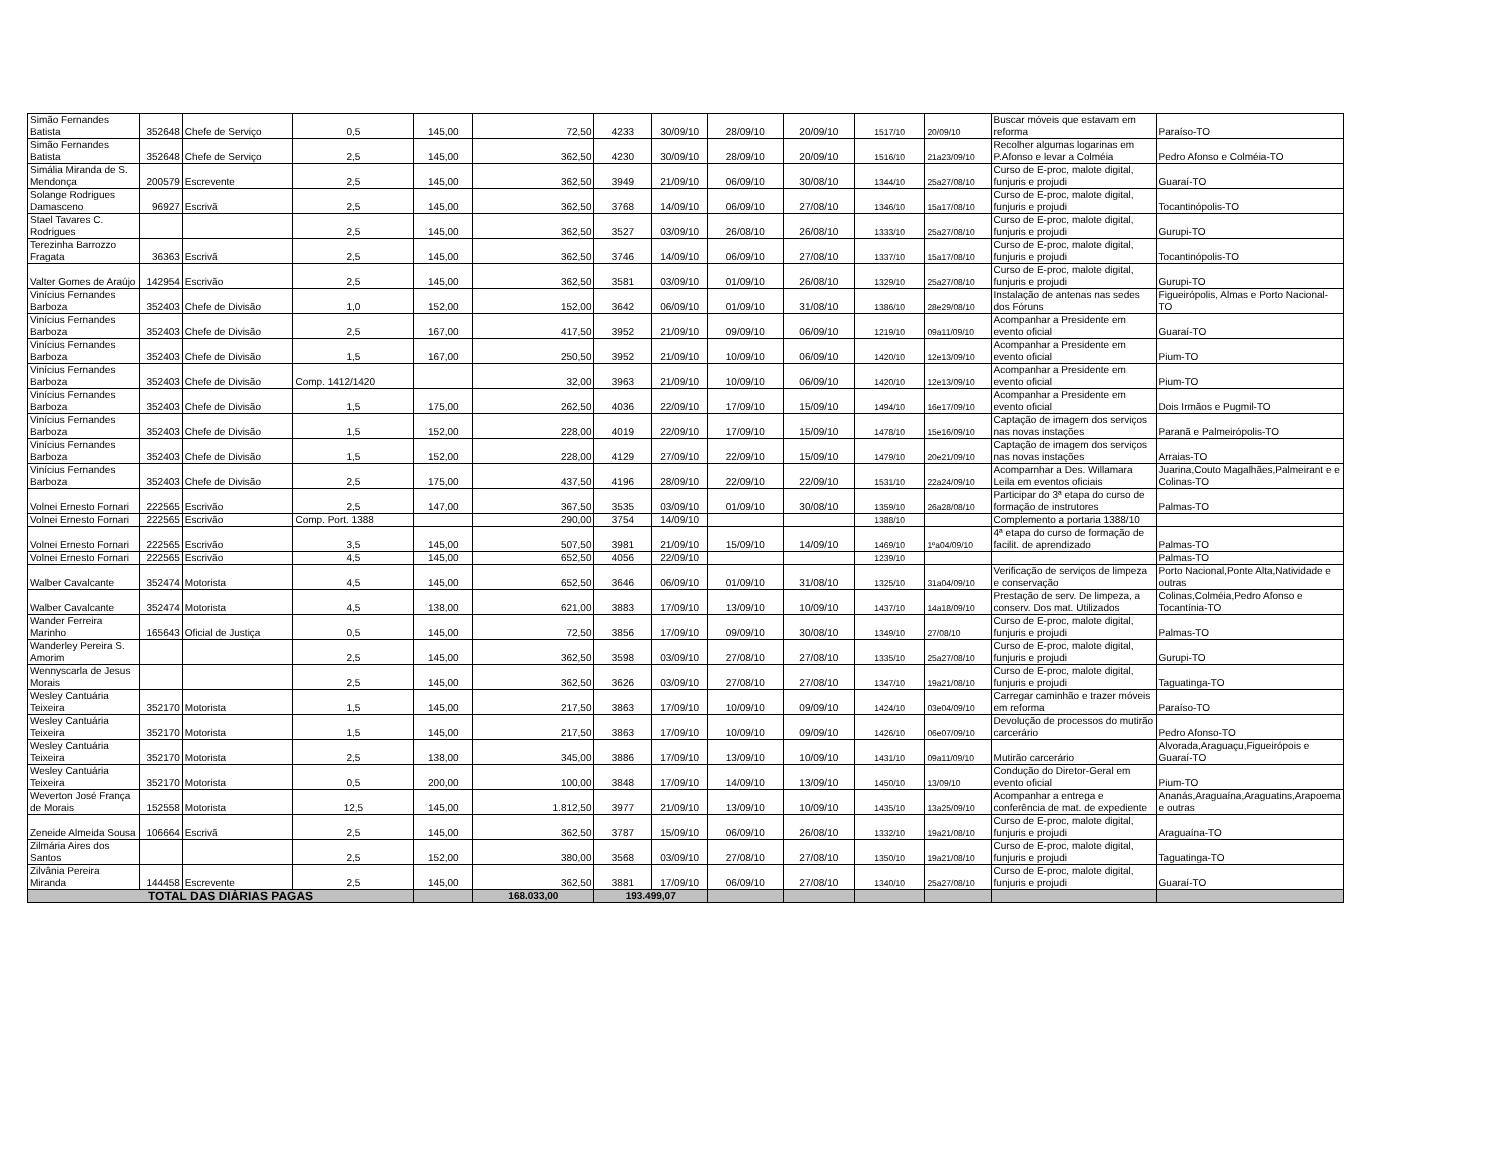| Simão Fernandes Batista | 352648 | Chefe de Serviço | 0,5 | 145,00 | 72,50 | 4233 | 30/09/10 | 28/09/10 | 20/09/10 | 1517/10 | 20/09/10 | Buscar móveis que estavam em reforma | Paraíso-TO |
| Simão Fernandes Batista | 352648 | Chefe de Serviço | 2,5 | 145,00 | 362,50 | 4230 | 30/09/10 | 28/09/10 | 20/09/10 | 1516/10 | 21a23/09/10 | Recolher algumas logarinas em P.Afonso e levar a Colméia | Pedro Afonso e Colméia-TO |
| Simália Miranda de S. Mendonça | 200579 | Escrevente | 2,5 | 145,00 | 362,50 | 3949 | 21/09/10 | 06/09/10 | 30/08/10 | 1344/10 | 25a27/08/10 | Curso de E-proc, malote digital, funjuris e projudi | Guaraí-TO |
| Solange Rodrigues Damasceno | 96927 | Escrivã | 2,5 | 145,00 | 362,50 | 3768 | 14/09/10 | 06/09/10 | 27/08/10 | 1346/10 | 15a17/08/10 | Curso de E-proc, malote digital, funjuris e projudi | Tocantinópolis-TO |
| Stael Tavares C. Rodrigues | | | 2,5 | 145,00 | 362,50 | 3527 | 03/09/10 | 26/08/10 | 26/08/10 | 1333/10 | 25a27/08/10 | Curso de E-proc, malote digital, funjuris e projudi | Gurupi-TO |
| Terezinha Barrozzo Fragata | 36363 | Escrivã | 2,5 | 145,00 | 362,50 | 3746 | 14/09/10 | 06/09/10 | 27/08/10 | 1337/10 | 15a17/08/10 | Curso de E-proc, malote digital, funjuris e projudi | Tocantinópolis-TO |
| Valter Gomes de Araújo | 142954 | Escrivão | 2,5 | 145,00 | 362,50 | 3581 | 03/09/10 | 01/09/10 | 26/08/10 | 1329/10 | 25a27/08/10 | Curso de E-proc, malote digital, funjuris e projudi | Gurupi-TO |
| Vinícius Fernandes Barboza | 352403 | Chefe de Divisão | 1,0 | 152,00 | 152,00 | 3642 | 06/09/10 | 01/09/10 | 31/08/10 | 1386/10 | 28e29/08/10 | Instalação de antenas nas sedes dos Fóruns | Figueirópolis, Almas e Porto Nacional-TO |
| Vinícius Fernandes Barboza | 352403 | Chefe de Divisão | 2,5 | 167,00 | 417,50 | 3952 | 21/09/10 | 09/09/10 | 06/09/10 | 1219/10 | 09a11/09/10 | Acompanhar a Presidente em evento oficial | Guaraí-TO |
| Vinícius Fernandes Barboza | 352403 | Chefe de Divisão | 1,5 | 167,00 | 250,50 | 3952 | 21/09/10 | 10/09/10 | 06/09/10 | 1420/10 | 12e13/09/10 | Acompanhar a Presidente em evento oficial | Pium-TO |
| Vinícius Fernandes Barboza | 352403 | Chefe de Divisão | Comp. 1412/1420 | | 32,00 | 3963 | 21/09/10 | 10/09/10 | 06/09/10 | 1420/10 | 12e13/09/10 | Acompanhar a Presidente em evento oficial | Pium-TO |
| Vinícius Fernandes Barboza | 352403 | Chefe de Divisão | 1,5 | 175,00 | 262,50 | 4036 | 22/09/10 | 17/09/10 | 15/09/10 | 1494/10 | 16e17/09/10 | Acompanhar a Presidente em evento oficial | Dois Irmãos e Pugmil-TO |
| Vinícius Fernandes Barboza | 352403 | Chefe de Divisão | 1,5 | 152,00 | 228,00 | 4019 | 22/09/10 | 17/09/10 | 15/09/10 | 1478/10 | 15e16/09/10 | Captação de imagem dos serviços nas novas instações | Paranã e Palmeirópolis-TO |
| Vinícius Fernandes Barboza | 352403 | Chefe de Divisão | 1,5 | 152,00 | 228,00 | 4129 | 27/09/10 | 22/09/10 | 15/09/10 | 1479/10 | 20e21/09/10 | Captação de imagem dos serviços nas novas instações | Arraias-TO |
| Vinícius Fernandes Barboza | 352403 | Chefe de Divisão | 2,5 | 175,00 | 437,50 | 4196 | 28/09/10 | 22/09/10 | 22/09/10 | 1531/10 | 22a24/09/10 | Acomparnhar a Des. Willamara Leila em eventos oficiais | Juarina,Couto Magalhães,Palmeirant e e Colinas-TO |
| Volnei Ernesto Fornari | 222565 | Escrivão | 2,5 | 147,00 | 367,50 | 3535 | 03/09/10 | 01/09/10 | 30/08/10 | 1359/10 | 26a28/08/10 | Participar do 3ª etapa do curso de formação de instrutores | Palmas-TO |
| Volnei Ernesto Fornari | 222565 | Escrivão | Comp. Port. 1388 | | 290,00 | 3754 | 14/09/10 | | | 1388/10 | | Complemento a portaria 1388/10 | |
| Volnei Ernesto Fornari | 222565 | Escrivão | 3,5 | 145,00 | 507,50 | 3981 | 21/09/10 | 15/09/10 | 14/09/10 | 1469/10 | 1ºa04/09/10 | 4ª etapa do curso de formação de facilit. de aprendizado | Palmas-TO |
| Volnei Ernesto Fornari | 222565 | Escrivão | 4,5 | 145,00 | 652,50 | 4056 | 22/09/10 | | | 1239/10 | | | Palmas-TO |
| Walber Cavalcante | 352474 | Motorista | 4,5 | 145,00 | 652,50 | 3646 | 06/09/10 | 01/09/10 | 31/08/10 | 1325/10 | 31a04/09/10 | Verificação de serviços de limpeza e conservação | Porto Nacional,Ponte Alta,Natividade e outras |
| Walber Cavalcante | 352474 | Motorista | 4,5 | 138,00 | 621,00 | 3883 | 17/09/10 | 13/09/10 | 10/09/10 | 1437/10 | 14a18/09/10 | Prestação de serv. De limpeza, a conserv. Dos mat. Utilizados | Colinas,Colméia,Pedro Afonso e Tocantínia-TO |
| Wander Ferreira Marinho | 165643 | Oficial de Justiça | 0,5 | 145,00 | 72,50 | 3856 | 17/09/10 | 09/09/10 | 30/08/10 | 1349/10 | 27/08/10 | Curso de E-proc, malote digital, funjuris e projudi | Palmas-TO |
| Wanderley Pereira S. Amorim | | | 2,5 | 145,00 | 362,50 | 3598 | 03/09/10 | 27/08/10 | 27/08/10 | 1335/10 | 25a27/08/10 | Curso de E-proc, malote digital, funjuris e projudi | Gurupi-TO |
| Wennyscarla de Jesus Morais | | | 2,5 | 145,00 | 362,50 | 3626 | 03/09/10 | 27/08/10 | 27/08/10 | 1347/10 | 19a21/08/10 | Curso de E-proc, malote digital, funjuris e projudi | Taguatinga-TO |
| Wesley Cantuária Teixeira | 352170 | Motorista | 1,5 | 145,00 | 217,50 | 3863 | 17/09/10 | 10/09/10 | 09/09/10 | 1424/10 | 03e04/09/10 | Carregar caminhão e trazer móveis em reforma | Paraíso-TO |
| Wesley Cantuária Teixeira | 352170 | Motorista | 1,5 | 145,00 | 217,50 | 3863 | 17/09/10 | 10/09/10 | 09/09/10 | 1426/10 | 06e07/09/10 | Devolução de processos do mutirão carcerário | Pedro Afonso-TO |
| Wesley Cantuária Teixeira | 352170 | Motorista | 2,5 | 138,00 | 345,00 | 3886 | 17/09/10 | 13/09/10 | 10/09/10 | 1431/10 | 09a11/09/10 | Mutirão carcerário | Alvorada,Araguaçu,Figueirópois e Guaraí-TO |
| Wesley Cantuária Teixeira | 352170 | Motorista | 0,5 | 200,00 | 100,00 | 3848 | 17/09/10 | 14/09/10 | 13/09/10 | 1450/10 | 13/09/10 | Condução do Diretor-Geral em evento oficial | Pium-TO |
| Weverton José França de Morais | 152558 | Motorista | 12,5 | 145,00 | 1.812,50 | 3977 | 21/09/10 | 13/09/10 | 10/09/10 | 1435/10 | 13a25/09/10 | Acompanhar a entrega e conferência de mat. de expediente | Ananás,Araguaína,Araguatins,Arapoema e outras |
| Zeneide Almeida Sousa | 106664 | Escrivã | 2,5 | 145,00 | 362,50 | 3787 | 15/09/10 | 06/09/10 | 26/08/10 | 1332/10 | 19a21/08/10 | Curso de E-proc, malote digital, funjuris e projudi | Araguaína-TO |
| Zilmária Aires dos Santos | | | 2,5 | 152,00 | 380,00 | 3568 | 03/09/10 | 27/08/10 | 27/08/10 | 1350/10 | 19a21/08/10 | Curso de E-proc, malote digital, funjuris e projudi | Taguatinga-TO |
| Zilvânia Pereira Miranda | 144458 | Escrevente | 2,5 | 145,00 | 362,50 | 3881 | 17/09/10 | 06/09/10 | 27/08/10 | 1340/10 | 25a27/08/10 | Curso de E-proc, malote digital, funjuris e projudi | Guaraí-TO |
| TOTAL DAS DIÁRIAS PAGAS | | | | | 168.033,00 | 193.499,07 | | | | | | | |